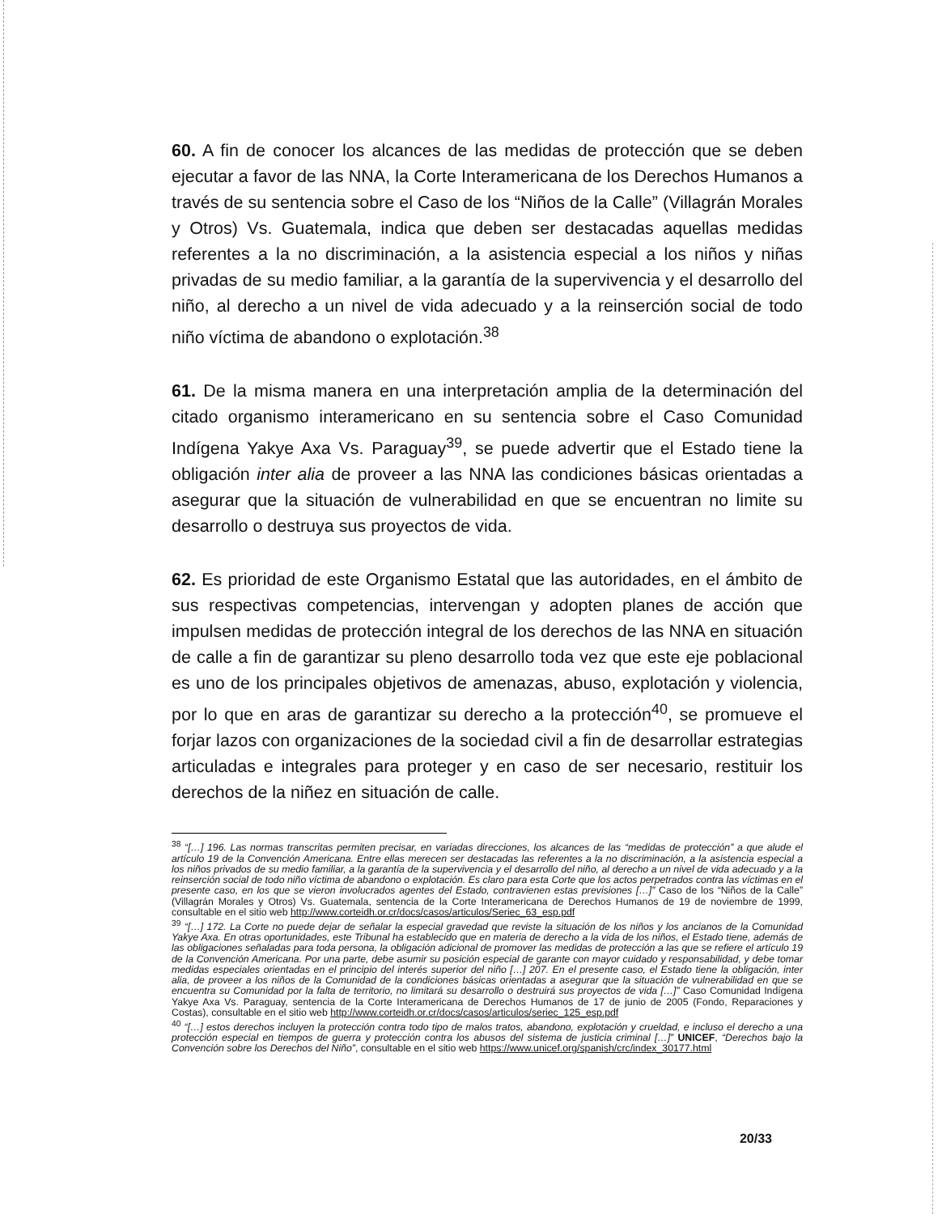60. A fin de conocer los alcances de las medidas de protección que se deben ejecutar a favor de las NNA, la Corte Interamericana de los Derechos Humanos a través de su sentencia sobre el Caso de los “Niños de la Calle” (Villagrán Morales y Otros) Vs. Guatemala, indica que deben ser destacadas aquellas medidas referentes a la no discriminación, a la asistencia especial a los niños y niñas privadas de su medio familiar, a la garantía de la supervivencia y el desarrollo del niño, al derecho a un nivel de vida adecuado y a la reinserción social de todo niño víctima de abandono o explotación.<sup>38</sup>
61. De la misma manera en una interpretación amplia de la determinación del citado organismo interamericano en su sentencia sobre el Caso Comunidad Indígena Yakye Axa Vs. Paraguay<sup>39</sup>, se puede advertir que el Estado tiene la obligación inter alia de proveer a las NNA las condiciones básicas orientadas a asegurar que la situación de vulnerabilidad en que se encuentran no limite su desarrollo o destruya sus proyectos de vida.
62. Es prioridad de este Organismo Estatal que las autoridades, en el ámbito de sus respectivas competencias, intervengan y adopten planes de acción que impulsen medidas de protección integral de los derechos de las NNA en situación de calle a fin de garantizar su pleno desarrollo toda vez que este eje poblacional es uno de los principales objetivos de amenazas, abuso, explotación y violencia, por lo que en aras de garantizar su derecho a la protección<sup>40</sup>, se promueve el forjar lazos con organizaciones de la sociedad civil a fin de desarrollar estrategias articuladas e integrales para proteger y en caso de ser necesario, restituir los derechos de la niñez en situación de calle.
<sup>38</sup> “[…] 196. Las normas transcritas permiten precisar, en variadas direcciones, los alcances de las “medidas de protección” a que alude el artículo 19 de la Convención Americana. Entre ellas merecen ser destacadas las referentes a la no discriminación, a la asistencia especial a los niños privados de su medio familiar, a la garantía de la supervivencia y el desarrollo del niño, al derecho a un nivel de vida adecuado y a la reinserción social de todo niño víctima de abandono o explotación. Es claro para esta Corte que los actos perpetrados contra las víctimas en el presente caso, en los que se vieron involucrados agentes del Estado, contravienen estas previsiones […]” Caso de los “Niños de la Calle” (Villagrán Morales y Otros) Vs. Guatemala, sentencia de la Corte Interamericana de Derechos Humanos de 19 de noviembre de 1999, consultable en el sitio web http://www.corteidh.or.cr/docs/casos/articulos/Seriec_63_esp.pdf
<sup>39</sup> “[…] 172. La Corte no puede dejar de señalar la especial gravedad que reviste la situación de los niños y los ancianos de la Comunidad Yakye Axa. En otras oportunidades, este Tribunal ha establecido que en materia de derecho a la vida de los niños, el Estado tiene, además de las obligaciones señaladas para toda persona, la obligación adicional de promover las medidas de protección a las que se refiere el artículo 19 de la Convención Americana. Por una parte, debe asumir su posición especial de garante con mayor cuidado y responsabilidad, y debe tomar medidas especiales orientadas en el principio del interés superior del niño […] 207. En el presente caso, el Estado tiene la obligación, inter alia, de proveer a los niños de la Comunidad de la condiciones básicas orientadas a asegurar que la situación de vulnerabilidad en que se encuentra su Comunidad por la falta de territorio, no limitará su desarrollo o destruirá sus proyectos de vida […]” Caso Comunidad Indígena Yakye Axa Vs. Paraguay, sentencia de la Corte Interamericana de Derechos Humanos de 17 de junio de 2005 (Fondo, Reparaciones y Costas), consultable en el sitio web http://www.corteidh.or.cr/docs/casos/articulos/seriec_125_esp.pdf
<sup>40</sup> “[…] estos derechos incluyen la protección contra todo tipo de malos tratos, abandono, explotación y crueldad, e incluso el derecho a una protección especial en tiempos de guerra y protección contra los abusos del sistema de justicia criminal […]” UNICEF, “Derechos bajo la Convención sobre los Derechos del Niño”, consultable en el sitio web https://www.unicef.org/spanish/crc/index_30177.html
20/33